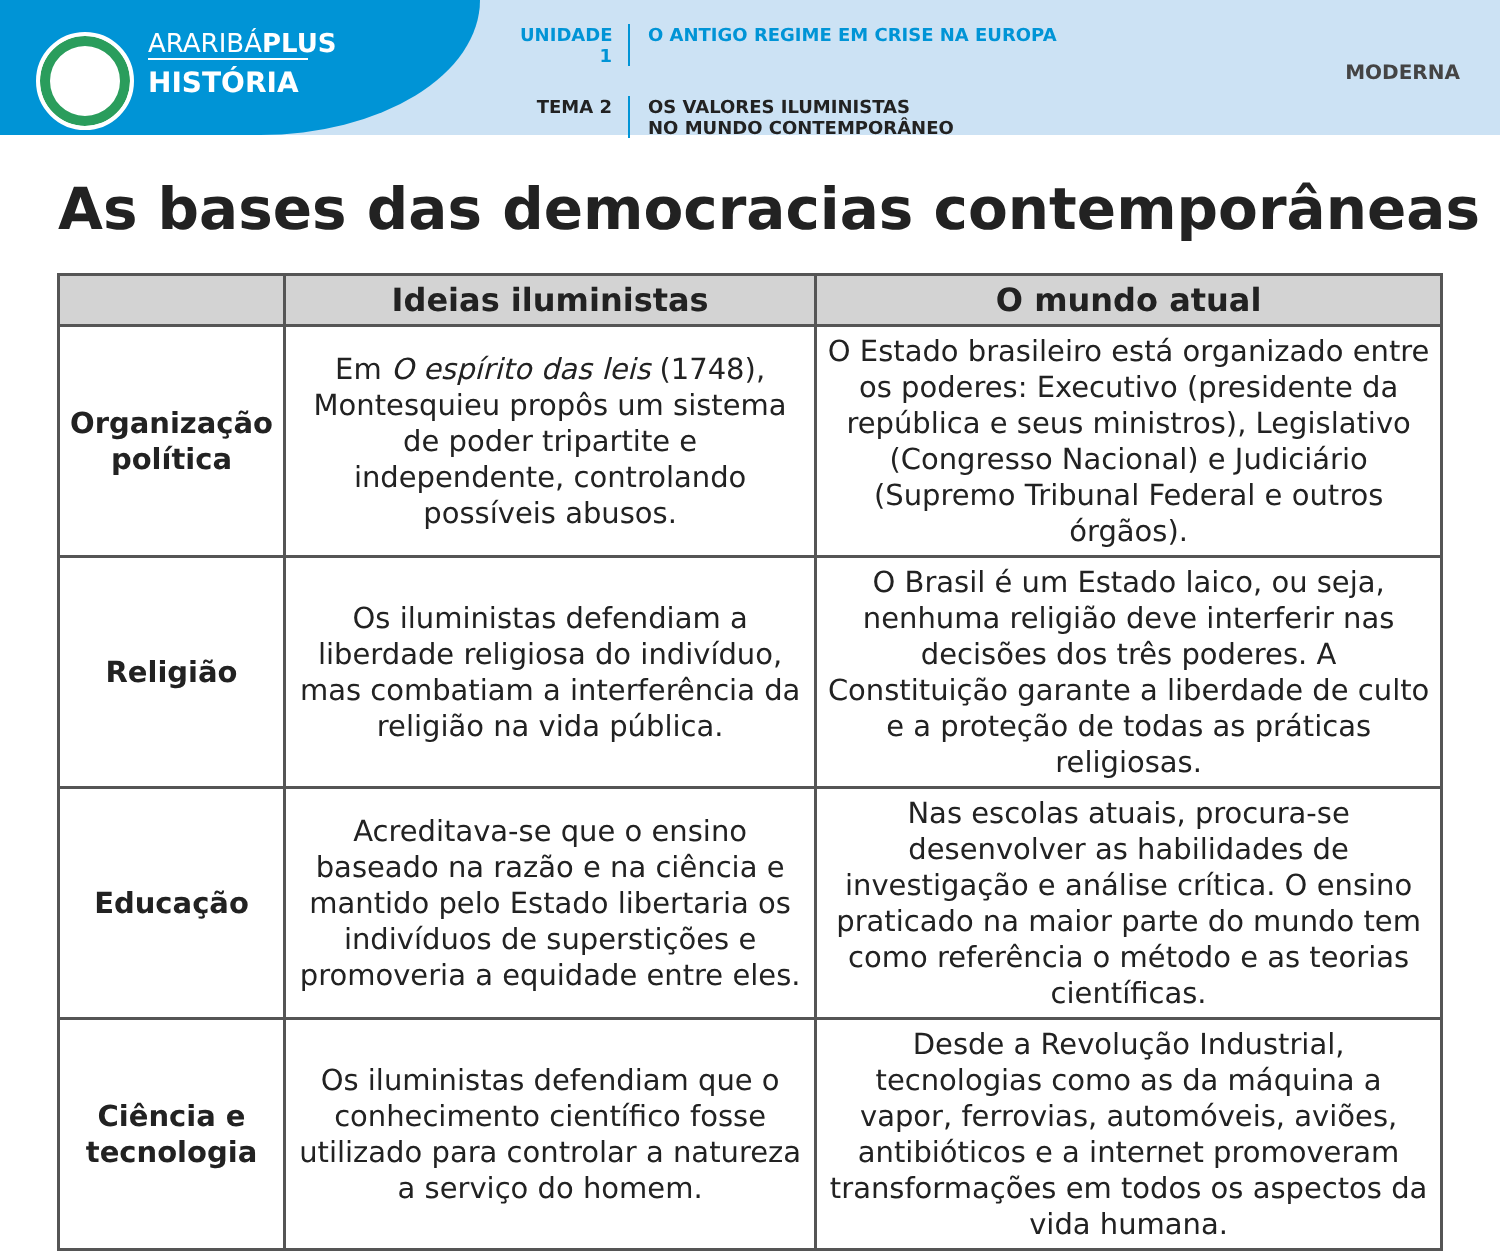ARARIBÁPLUS
HISTÓRIA
UNIDADE 1
O ANTIGO REGIME EM CRISE NA EUROPA
TEMA 2 OS VALORES ILUMINISTAS
NO MUNDO CONTEMPORÂNEO
MODERNA
As bases das democracias contemporâneas
| | Ideias iluministas | O mundo atual |
| --- | --- | --- |
| Organização política | Em O espírito das leis (1748), Montesquieu propôs um sistema de poder tripartite e independente, controlando possíveis abusos. | O Estado brasileiro está organizado entre os poderes: Executivo (presidente da república e seus ministros), Legislativo (Congresso Nacional) e Judiciário (Supremo Tribunal Federal e outros órgãos). |
| Religião | Os iluministas defendiam a liberdade religiosa do indivíduo, mas combatiam a interferência da religião na vida pública. | O Brasil é um Estado laico, ou seja, nenhuma religião deve interferir nas decisões dos três poderes. A Constituição garante a liberdade de culto e a proteção de todas as práticas religiosas. |
| Educação | Acreditava-se que o ensino baseado na razão e na ciência e mantido pelo Estado libertaria os indivíduos de superstições e promoveria a equidade entre eles. | Nas escolas atuais, procura-se desenvolver as habilidades de investigação e análise crítica. O ensino praticado na maior parte do mundo tem como referência o método e as teorias científicas. |
| Ciência e tecnologia | Os iluministas defendiam que o conhecimento científico fosse utilizado para controlar a natureza a serviço do homem. | Desde a Revolução Industrial, tecnologias como as da máquina a vapor, ferrovias, automóveis, aviões, antibióticos e a internet promoveram transformações em todos os aspectos da vida humana. |